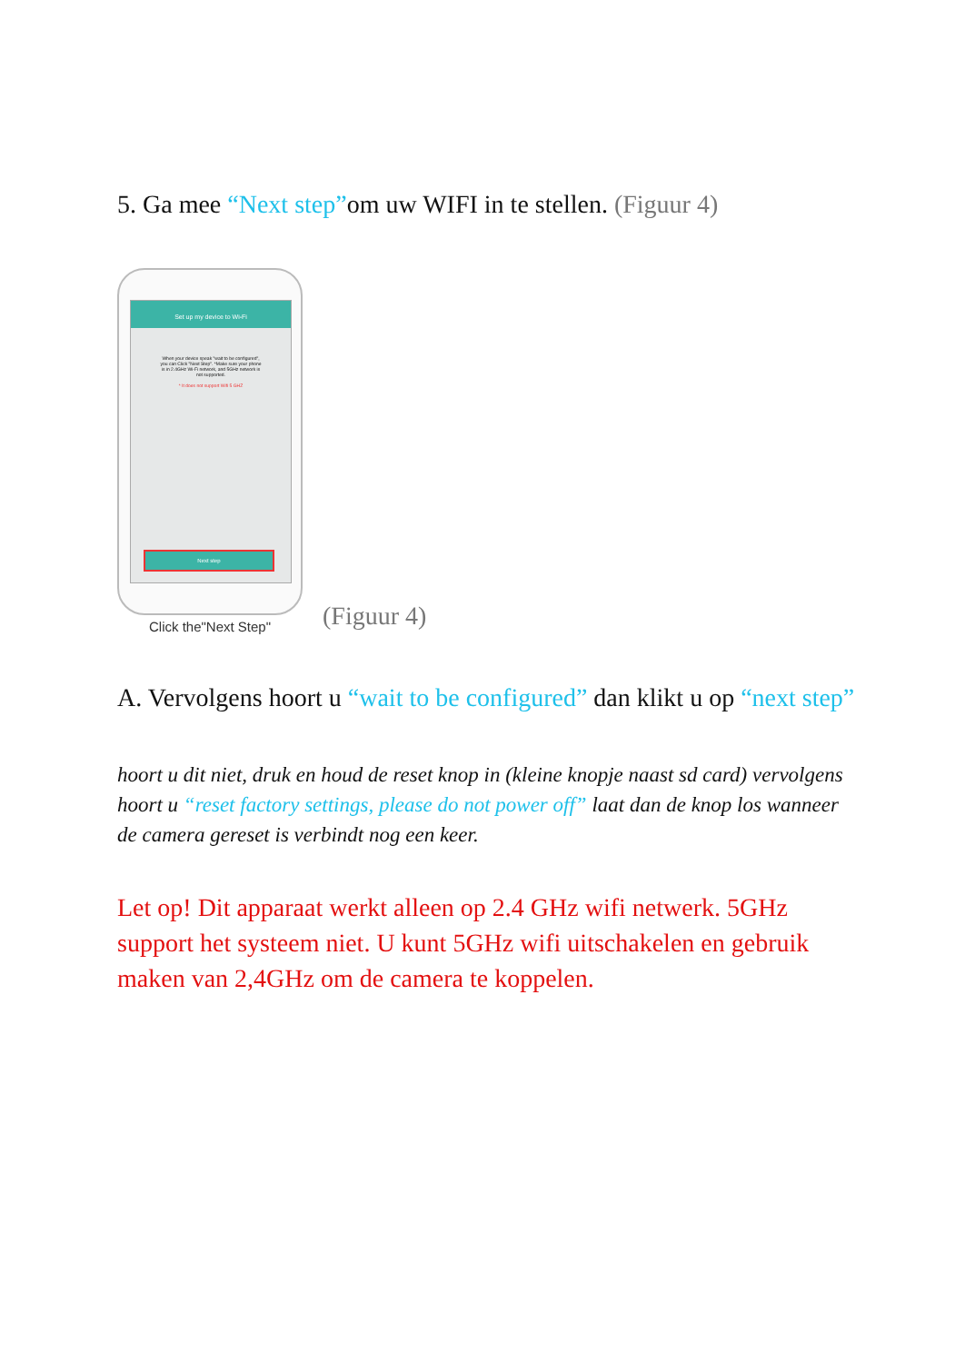5. Ga mee “Next step”om uw WIFI in te stellen. (Figuur 4)
Set up my device to Wi-Fi
When your device speak "wait to be configured", you can Click "Next Step". *Make sure your phone is in 2.4GHz Wi-Fi network, and 5GHz network is not supported.
* It does not support Wifi 5 GHZ
Next step
Click the"Next Step"
(Figuur 4)
A. Vervolgens hoort u “wait to be configured” dan klikt u op “next step”
hoort u dit niet, druk en houd de reset knop in (kleine knopje naast sd card) vervolgens hoort u “reset factory settings, please do not power off” laat dan de knop los wanneer de camera gereset is verbindt nog een keer.
Let op! Dit apparaat werkt alleen op 2.4 GHz wifi netwerk. 5GHz support het systeem niet. U kunt 5GHz wifi uitschakelen en gebruik maken van 2,4GHz om de camera te koppelen.